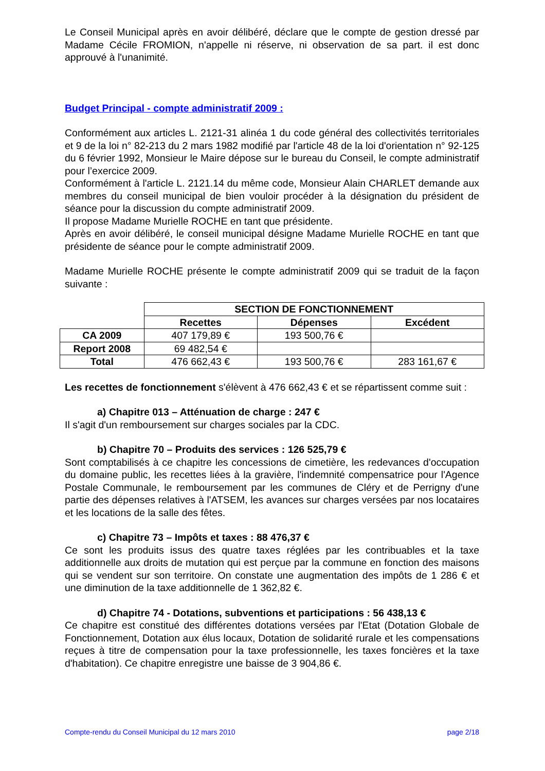Le Conseil Municipal après en avoir délibéré, déclare que le compte de gestion dressé par Madame Cécile FROMION, n'appelle ni réserve, ni observation de sa part. il est donc approuvé à l'unanimité.
Budget Principal - compte administratif 2009 :
Conformément aux articles L. 2121-31 alinéa 1 du code général des collectivités territoriales et 9 de la loi n° 82-213 du 2 mars 1982 modifié par l'article 48 de la loi d'orientation n° 92-125 du 6 février 1992, Monsieur le Maire dépose sur le bureau du Conseil, le compte administratif pour l’exercice 2009.
Conformément à l'article L. 2121.14 du même code, Monsieur Alain CHARLET demande aux membres du conseil municipal de bien vouloir procéder à la désignation du président de séance pour la discussion du compte administratif 2009.
Il propose Madame Murielle ROCHE en tant que présidente.
Après en avoir délibéré, le conseil municipal désigne Madame Murielle ROCHE en tant que présidente de séance pour le compte administratif 2009.
Madame Murielle ROCHE présente le compte administratif 2009 qui se traduit de la façon suivante :
| | SECTION DE FONCTIONNEMENT | | |
| --- | --- | --- | --- |
| | Recettes | Dépenses | Excédent |
| CA 2009 | 407 179,89 € | 193 500,76 € | |
| Report 2008 | 69 482,54 € | | |
| Total | 476 662,43 € | 193 500,76 € | 283 161,67 € |
Les recettes de fonctionnement s'élèvent à 476 662,43 € et se répartissent comme suit :
a) Chapitre 013 – Atténuation de charge : 247 €
Il s'agit d'un remboursement sur charges sociales par la CDC.
b) Chapitre 70 – Produits des services : 126 525,79 €
Sont comptabilisés à ce chapitre les concessions de cimetière, les redevances d'occupation du domaine public, les recettes liées à la gravière, l'indemnité compensatrice pour l'Agence Postale Communale, le remboursement par les communes de Cléry et de Perrigny d'une partie des dépenses relatives à l'ATSEM, les avances sur charges versées par nos locataires et les locations de la salle des fêtes.
c) Chapitre 73 – Impôts et taxes : 88 476,37 €
Ce sont les produits issus des quatre taxes réglées par les contribuables et la taxe additionnelle aux droits de mutation qui est perçue par la commune en fonction des maisons qui se vendent sur son territoire. On constate une augmentation des impôts de 1 286 € et une diminution de la taxe additionnelle de 1 362,82 €.
d) Chapitre 74 - Dotations, subventions et participations : 56 438,13 €
Ce chapitre est constitué des différentes dotations versées par l'Etat (Dotation Globale de Fonctionnement, Dotation aux élus locaux, Dotation de solidarité rurale et les compensations reçues à titre de compensation pour la taxe professionnelle, les taxes foncières et la taxe d'habitation). Ce chapitre enregistre une baisse de 3 904,86 €.
Compte-rendu du Conseil Municipal du 12 mars 2010 page 2/18